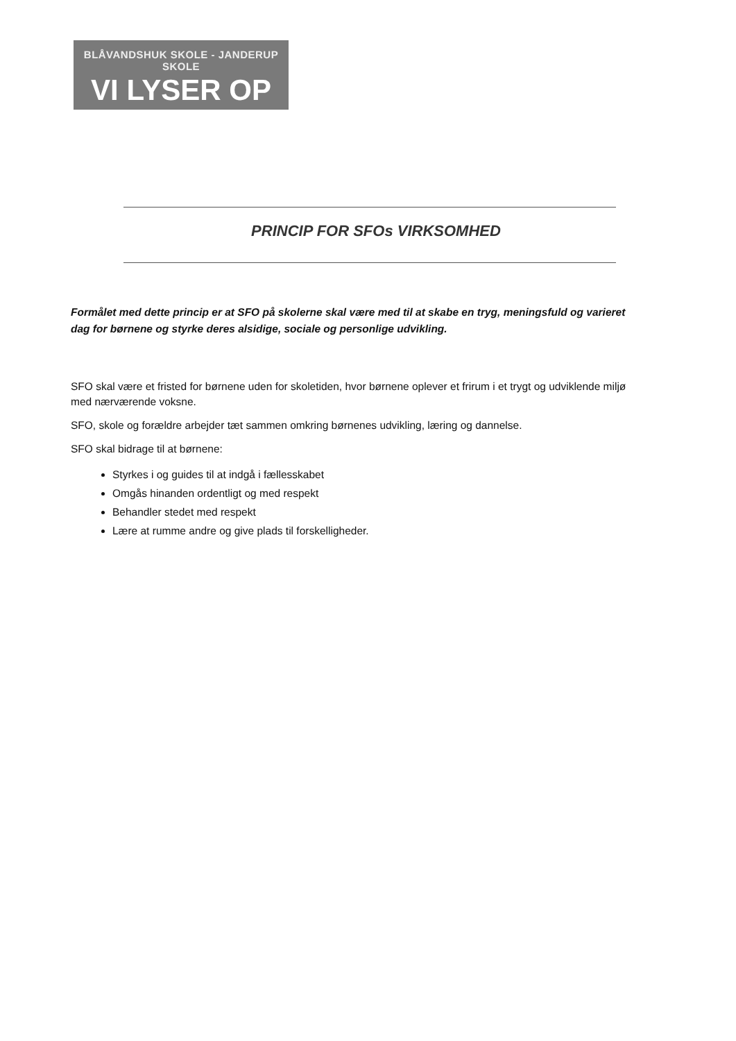BLÅVANDSHUK SKOLE - JANDERUP SKOLE
VI LYSER OP
PRINCIP FOR SFOs VIRKSOMHED
Formålet med dette princip er at SFO på skolerne skal være med til at skabe en tryg, meningsfuld og varieret dag for børnene og styrke deres alsidige, sociale og personlige udvikling.
SFO skal være et fristed for børnene uden for skoletiden, hvor børnene oplever et frirum i et trygt og udviklende miljø med nærværende voksne.
SFO, skole og forældre arbejder tæt sammen omkring børnenes udvikling, læring og dannelse.
SFO skal bidrage til at børnene:
Styrkes i og guides til at indgå i fællesskabet
Omgås hinanden ordentligt og med respekt
Behandler stedet med respekt
Lære at rumme andre og give plads til forskelligheder.